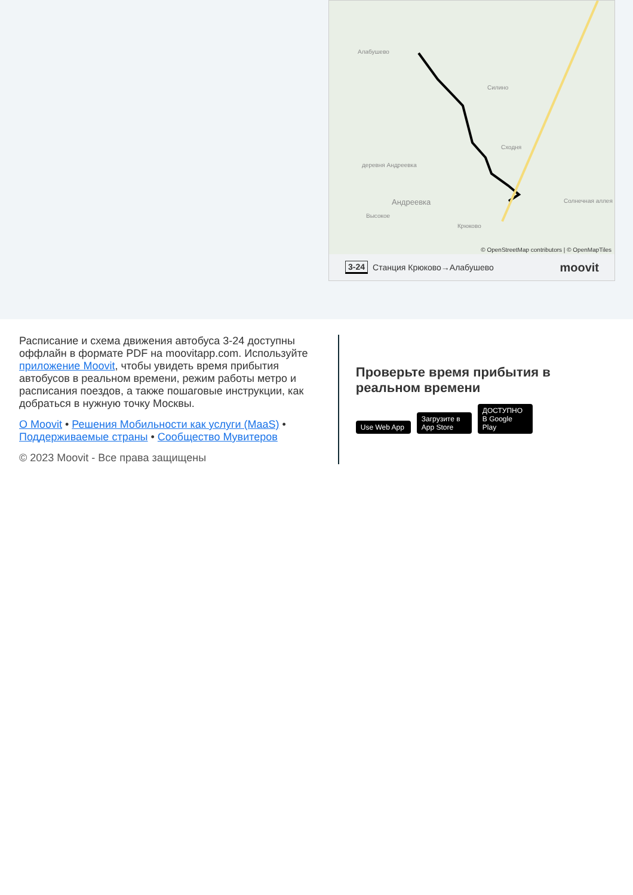Алабушево
Силино
Сходня
деревня Андреевка
Андреевка
Высокое
Крюково
Солнечная аллея
© OpenStreetMap contributors | © OpenMapTiles
3-24 Станция Крюково→Алабушево moovit
Расписание и схема движения автобуса 3-24 доступны оффлайн в формате PDF на moovitapp.com. Используйте приложение Moovit, чтобы увидеть время прибытия автобусов в реальном времени, режим работы метро и расписания поездов, а также пошаговые инструкции, как добраться в нужную точку Москвы.
О Moovit • Решения Мобильности как услуги (MaaS) • Поддерживаемые страны • Сообщество Мувитеров
© 2023 Moovit - Все права защищены
Проверьте время прибытия в реальном времени
Use Web App Загрузите в App Store ДОСТУПНО В Google Play